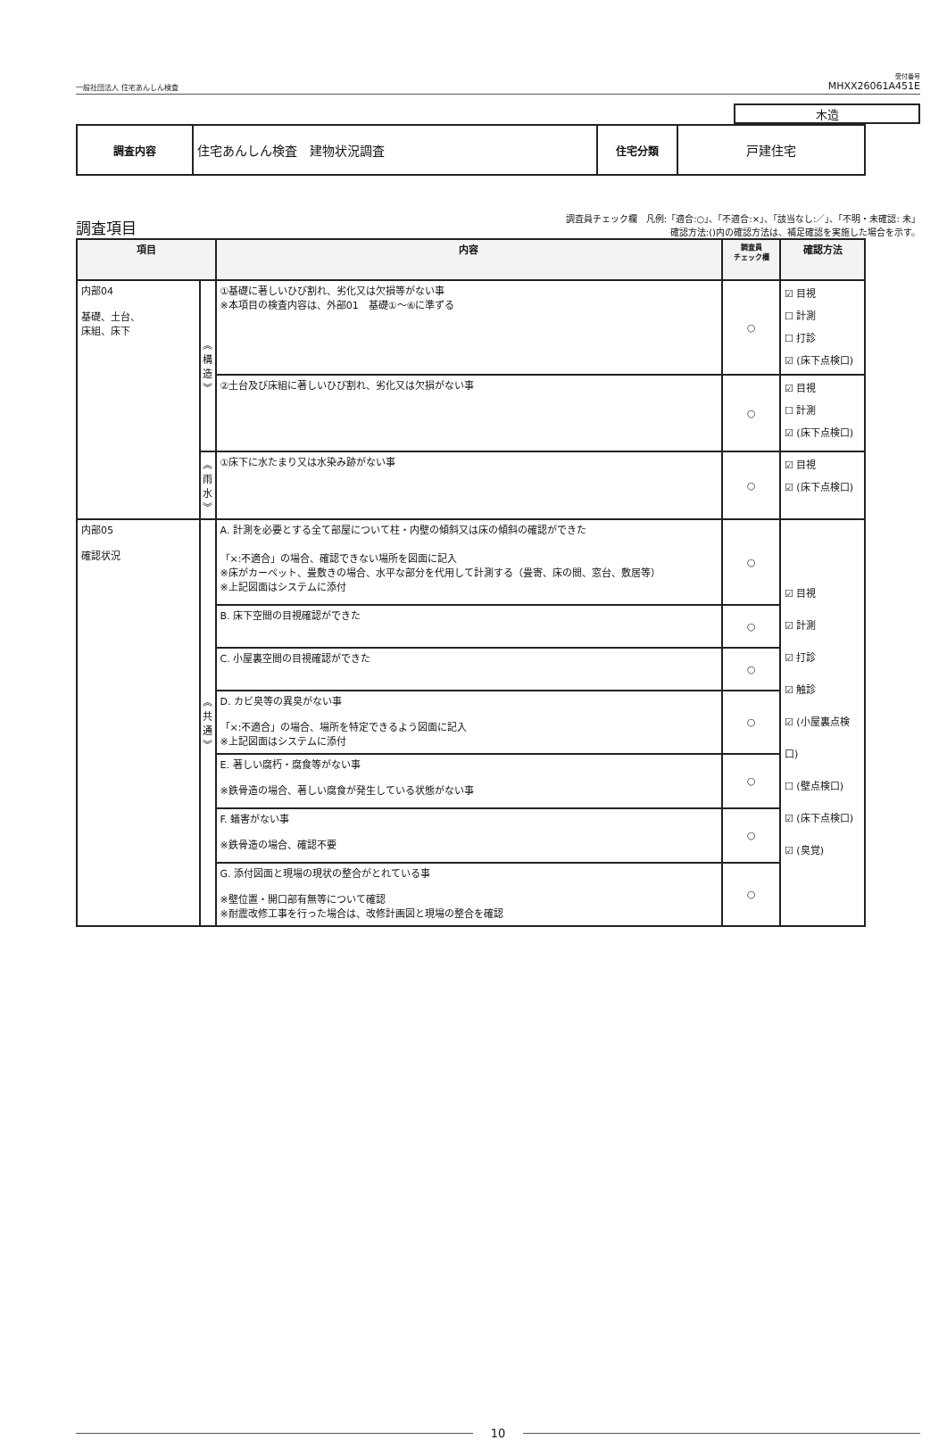一般社団法人 住宅あんしん検査
受付番号
MHXX26061A451E
木造
| 調査内容 | 住宅あんしん検査 建物状況調査 | 住宅分類 | 戸建住宅 |
調査項目
調査員チェック欄　凡例:「適合:○」、「不適合:×」、「該当なし:／」、「不明・未確認: 未」
確認方法:()内の確認方法は、補足確認を実施した場合を示す。
| 項目 | | 内容 | 調査員 チェック欄 | 確認方法 |
| --- | --- | --- | --- | --- |
| 内部04 基礎、土台、 床組、床下 | ︽ 構 造 ︾ | ①基礎に著しいひび割れ、劣化又は欠損等がない事 ※本項目の検査内容は、外部01 基礎①～⑥に準ずる | ○ | ☑ 目視 ☐ 計測 ☐ 打診 ☑ (床下点検口) |
| | | ②土台及び床組に著しいひび割れ、劣化又は欠損がない事 | ○ | ☑ 目視 ☐ 計測 ☑ (床下点検口) |
| | ︽ 雨 水 ︾ | ①床下に水たまり又は水染み跡がない事 | ○ | ☑ 目視 ☑ (床下点検口) |
| 内部05 確認状況 | ︽ 共 通 ︾ | A. 計測を必要とする全て部屋について柱・内壁の傾斜又は床の傾斜の確認ができた 「×:不適合」の場合、確認できない場所を図面に記入 ※床がカーペット、畳敷きの場合、水平な部分を代用して計測する（畳寄、床の間、窓台、敷居等） ※上記図面はシステムに添付 | ○ | ☑ 目視 ☑ 計測 ☑ 打診 ☑ 触診 ☑ (小屋裏点検口) ☐ (壁点検口) ☑ (床下点検口) ☑ (臭覚) |
| | | B. 床下空間の目視確認ができた | ○ | |
| | | C. 小屋裏空間の目視確認ができた | ○ | |
| | | D. カビ臭等の異臭がない事 「×:不適合」の場合、場所を特定できるよう図面に記入 ※上記図面はシステムに添付 | ○ | |
| | | E. 著しい腐朽・腐食等がない事 ※鉄骨造の場合、著しい腐食が発生している状態がない事 | ○ | |
| | | F. 蟻害がない事 ※鉄骨造の場合、確認不要 | ○ | |
| | | G. 添付図面と現場の現状の整合がとれている事 ※壁位置・開口部有無等について確認 ※耐震改修工事を行った場合は、改修計画図と現場の整合を確認 | ○ | |
10